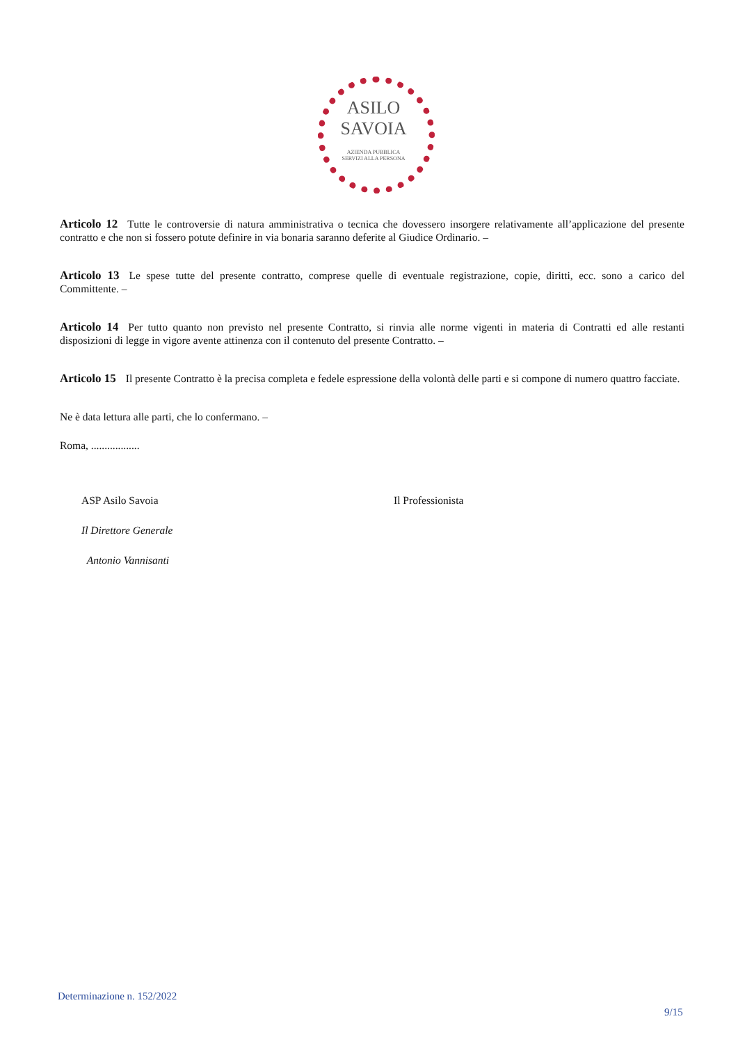ASILO
SAVOIA
AZIENDA PUBBLICA
SERVIZI ALLA PERSONA
Articolo 12 Tutte le controversie di natura amministrativa o tecnica che dovessero insorgere relativamente all’applicazione del presente contratto e che non si fossero potute definire in via bonaria saranno deferite al Giudice Ordinario. –
Articolo 13 Le spese tutte del presente contratto, comprese quelle di eventuale registrazione, copie, diritti, ecc. sono a carico del Committente. –
Articolo 14 Per tutto quanto non previsto nel presente Contratto, si rinvia alle norme vigenti in materia di Contratti ed alle restanti disposizioni di legge in vigore avente attinenza con il contenuto del presente Contratto. –
Articolo 15 Il presente Contratto è la precisa completa e fedele espressione della volontà delle parti e si compone di numero quattro facciate.
Ne è data lettura alle parti, che lo confermano. –
Roma, ..................
ASP Asilo Savoia
Il Direttore Generale
Antonio Vannisanti
Il Professionista
Determinazione n. 152/2022
9/15